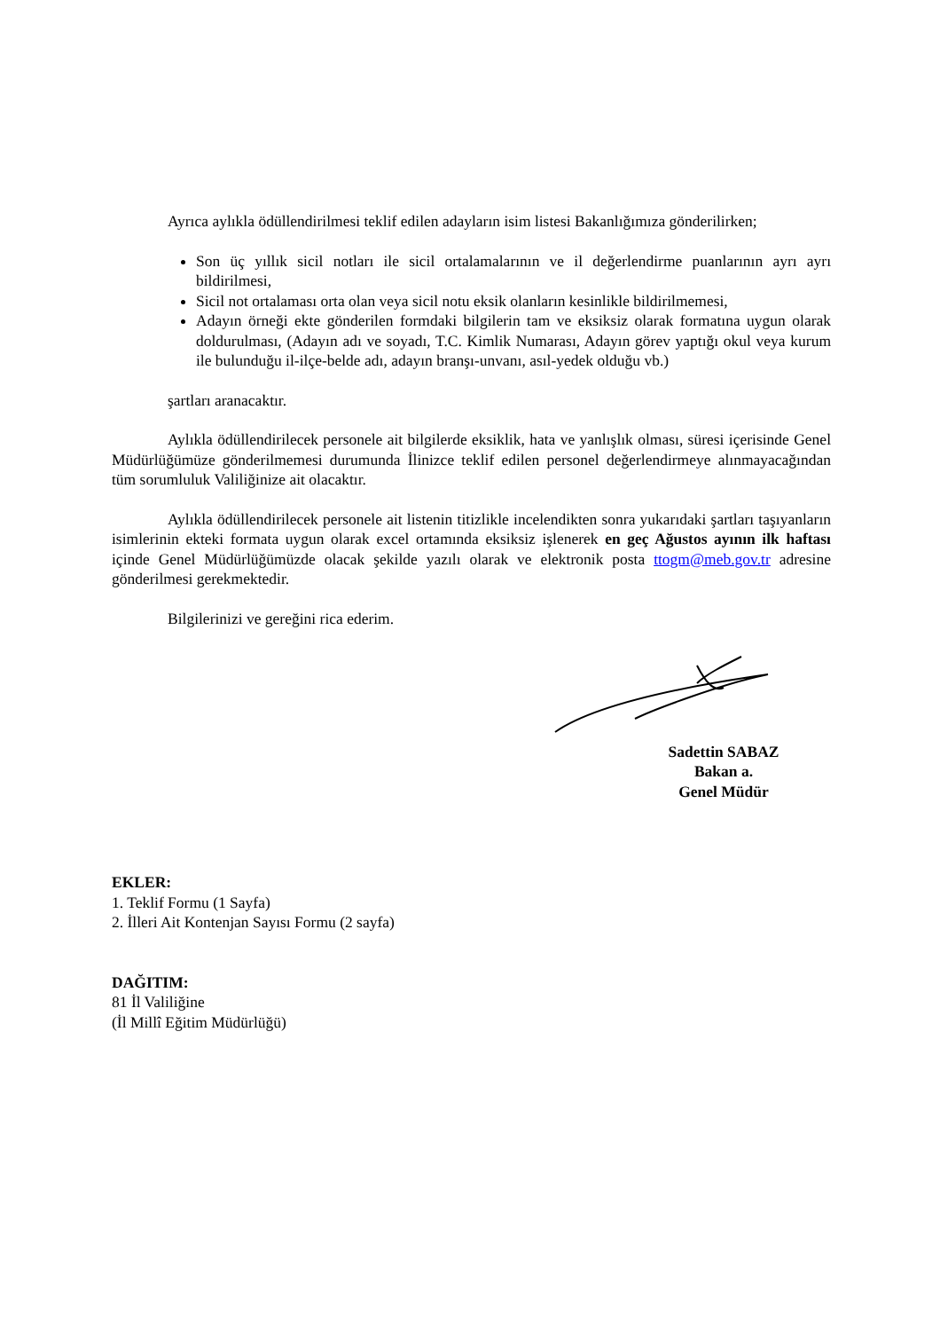Ayrıca aylıkla ödüllendirilmesi teklif edilen adayların isim listesi Bakanlığımıza gönderilirken;
Son üç yıllık sicil notları ile sicil ortalamalarının ve il değerlendirme puanlarının ayrı ayrı bildirilmesi,
Sicil not ortalaması orta olan veya sicil notu eksik olanların kesinlikle bildirilmemesi,
Adayın örneği ekte gönderilen formdaki bilgilerin tam ve eksiksiz olarak formatına uygun olarak doldurulması, (Adayın adı ve soyadı, T.C. Kimlik Numarası, Adayın görev yaptığı okul veya kurum ile bulunduğu il-ilçe-belde adı, adayın branşı-unvanı, asıl-yedek olduğu vb.)
şartları aranacaktır.
Aylıkla ödüllendirilecek personele ait bilgilerde eksiklik, hata ve yanlışlık olması, süresi içerisinde Genel Müdürlüğümüze gönderilmemesi durumunda İlinizce teklif edilen personel değerlendirmeye alınmayacağından tüm sorumluluk Valiliğinize ait olacaktır.
Aylıkla ödüllendirilecek personele ait listenin titizlikle incelendikten sonra yukarıdaki şartları taşıyanların isimlerinin ekteki formata uygun olarak excel ortamında eksiksiz işlenerek en geç Ağustos ayının ilk haftası içinde Genel Müdürlüğümüzde olacak şekilde yazılı olarak ve elektronik posta ttogm@meb.gov.tr adresine gönderilmesi gerekmektedir.
Bilgilerinizi ve gereğini rica ederim.
Sadettin SABAZ
Bakan a.
Genel Müdür
EKLER:
1. Teklif Formu (1 Sayfa)
2. İlleri Ait Kontenjan Sayısı Formu (2 sayfa)
DAĞITIM:
81 İl Valiliğine
(İl Millî Eğitim Müdürlüğü)